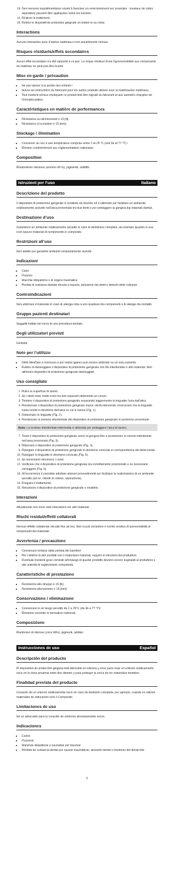13. Des mesures supplémentaires visant à favoriser un environnement sec (exemple : rouleaux de coton, aspiration) peuvent être appliquées selon les besoins.
14. Réaliser le traitement.
15. Retirez le dispositif de protection gingivale et mettez-le au rebut.
Interactions
Aucune interaction avec d’autres matériaux n’est actuellement connue.
Risques résiduels/effets secondaires
Aucun effet secondaire n’a été rapporté à ce jour. Le risque résiduel d’une hypersensibilité aux composants du matériau ne peut pas être écarté
Mise en garde / précaution
Ne pas laisser à la portée des enfants !
Suivre les instructions du fabricant pour les autres produits utilisés avec le matériau/les matériaux.
Tout incident sérieux impliquant ce produit doit être signalé au fabricant et aux autorités chargées de l’immatriculation.
Caractéristiques en matière de performances
Résistance au déchirement ≥ 15 [N]
Résistance à la traction ≥ 15 [mm]
Stockage / élimination
Conserver au sec à une température comprise entre 2 et 25 °C (soit 36 et 77 °F) !
Éliminer conformément aux réglementations nationales.
Composition
Élastomères silicones (environ 99 %), pigments, additifs
Istruzioni per l’uso Italiano
Descrizione del prodotto
Il dispositivo di protezione gengivale è costituito da silicone ed è utilizzato per facilitare un ambiente relativamente asciutto nell’area prossimale tra due denti e per proteggere la gengiva dai materiali dentali.
Destinazione d’uso
Garantisce un ambiente relativamente asciutto in caso di dentizione completa, ad esempio quando si usa Icon oppure materiali di riempimento in composito.
Restrizioni all’uso
Non adatto per garantire ambienti completamente asciutti.
Indicazioni
Carie
Fluorosi
Macchie idiopatiche o di origine traumatica
Perdita di sostanza dentale dovuta a trauma, abrasione dei denti o disturbi dello sviluppo
Controindicazioni
Non utilizzare il materiale in caso di allergia nota a uno qualsiasi dei componenti o di allergie da contatto.
Gruppo pazienti destinatari
Soggetti trattati nel corso di una procedura dentale.
Degli utilizzatori previsti
Dentista
Note per l’utilizzo
DMG MiniDam è monouso e per motivi igienici può essere utilizzato su un solo paziente.
Evitare di danneggiare il dispositivo di protezione gengivale con filo interdentale o altri materiali. Non utilizzare dispositivi di protezione gengivale danneggiati.
Uso consigliato
1. Pulire la superficie di lavoro.
2. Se i denti sono molto vicini tra loro separarli utilizzando un cuneo.
3. Tendere il dispositivo di protezione gengivale separando leggermente le linguette l’una dall’altra.
4. Posizionare il dispositivo di protezione gengivale sopra i denti interessati. Assicurarsi che le linguette siano rivolte in direzione dell’area su cui si lavora (Fig. 1).
5. Distanziare le linguette (Fig. 2).
6. Posizionare la sezione interdentale del dispositivo di protezione gengivale in posizione prossimale.
Nota: La sezione interdentale intermedia è utilizzata per proteggere l’area di lavoro.
7. Tirare il dispositivo di protezione gengivale verso la gengiva fino a posizionare le sezioni interdentali nell’area prossimale (Fig. 3).
8. Rilasciare il dispositivo di protezione gengivale (Fig. 4).
9. Ripiegare il dispositivo di protezione gengivale in direzione cervicale in corrispondenza dei denti isolati.
10. Ripiegare le linguette in direzione cervicale (Fig. 5).
11. Se necessario rimuovere i cunei.
12. Verificare che il dispositivo di protezione gengivale sia correttamente posizionato e se necessario correggere (Fig. 6).
13. All’occorrenza è possibile adottare ulteriori provvedimenti per facilitare la realizzazione di un ambiente asciutto (ad es. cilindri di cotone, aspirazione).
14. Eseguire il trattamento.
15. Rimuovere il dispositivo di protezione gengivale e smaltirlo.
Interazioni
Attualmente non sono note interazioni con altri materiali.
Rischi residui/effetti collaterali
Nessun effetto collaterale rilevato fino ad ora. Non si può escludere il rischio residuo di ipersensibilità ai componenti del materiale
Avvertenza / precauzione
Conservare lontano dalla portata dei bambini!
Per l’utilizzo di altri prodotti con il materiale/i materiali, seguire le istruzioni del produttore.
Eventuali incidenti gravi correlati all’impiego di questo prodotto devono essere segnalati al produttore e alle autorità di registrazione competenti.
Caratteristiche di prestazione
Resistenza allo strappo ≥ 15 [N]
Resistenza alla trazione ≥ 15 [mm]
Conservazione / eliminazione
Conservare in un luogo asciutto da 2 a 25°C (da 36 a 77 °F)!
Eliminare secondo le normative nazionali.
Composizione
Elastomeri di silicone (circa 99%), pigmenti, additivi
Instrucciones de uso Español
Descripción del producto
El dispositivo de protección gingival está fabricado en silicona y sirve para crear un entorno relativamente seco en la zona proximal entre dos dientes y para proteger la encía de los materiales dentales.
Finalidad prevista del producto
Creación de un entorno relativamente seco en caso de dentición completa, por ejemplo, cuando se utilizan materiales de obturación Icon o Composite.
Limitaciones de uso
No es adecuado para la creación de entornos absolutamente secos.
Indicaciones
Caries
Fluorosis
Manchas idiopáticas o causadas por traumas
Pérdida de sustancia dental por causas traumáticas, abrasión dental o trastorno del desarrollo
3